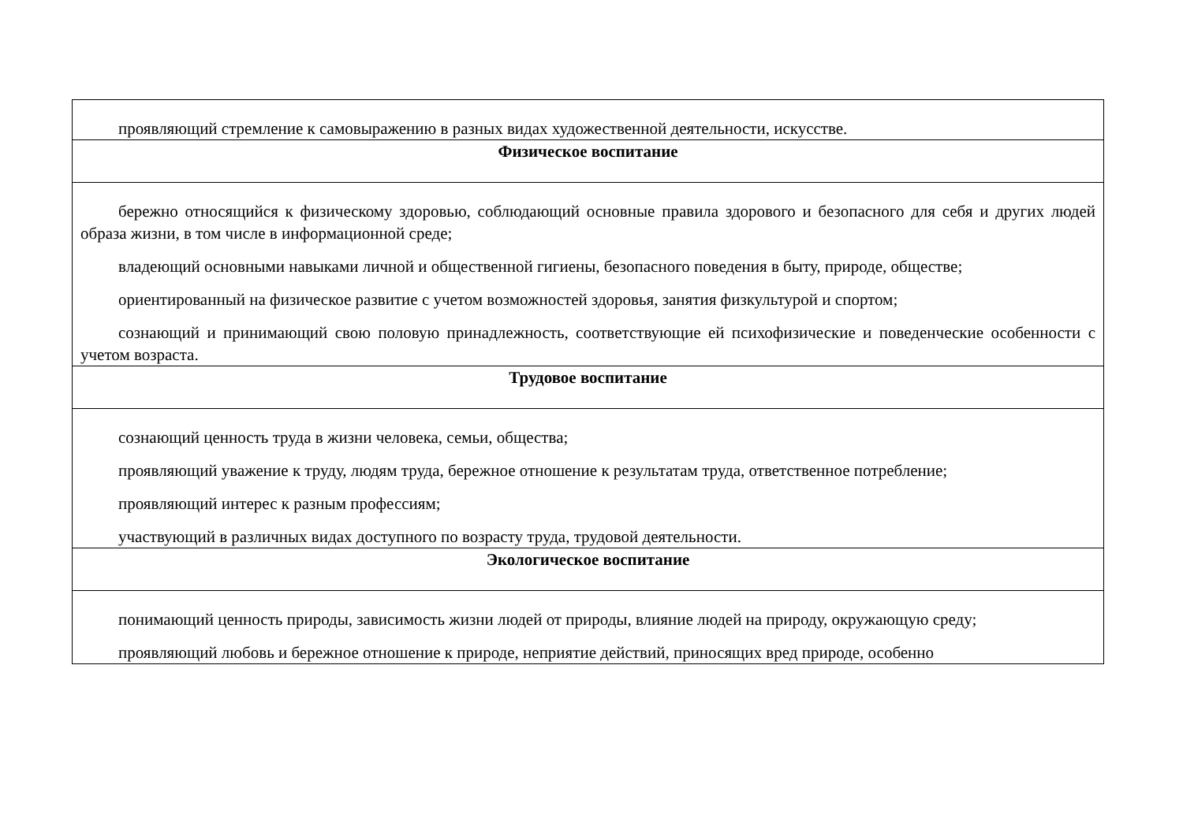| проявляющий стремление к самовыражению в разных видах художественной деятельности, искусстве. |
| Физическое воспитание |
| бережно относящийся к физическому здоровью, соблюдающий основные правила здорового и безопасного для себя и других людей образа жизни, в том числе в информационной среде; владеющий основными навыками личной и общественной гигиены, безопасного поведения в быту, природе, обществе; ориентированный на физическое развитие с учетом возможностей здоровья, занятия физкультурой и спортом; сознающий и принимающий свою половую принадлежность, соответствующие ей психофизические и поведенческие особенности с учетом возраста. |
| Трудовое воспитание |
| сознающий ценность труда в жизни человека, семьи, общества; проявляющий уважение к труду, людям труда, бережное отношение к результатам труда, ответственное потребление; проявляющий интерес к разным профессиям; участвующий в различных видах доступного по возрасту труда, трудовой деятельности. |
| Экологическое воспитание |
| понимающий ценность природы, зависимость жизни людей от природы, влияние людей на природу, окружающую среду; проявляющий любовь и бережное отношение к природе, неприятие действий, приносящих вред природе, особенно |